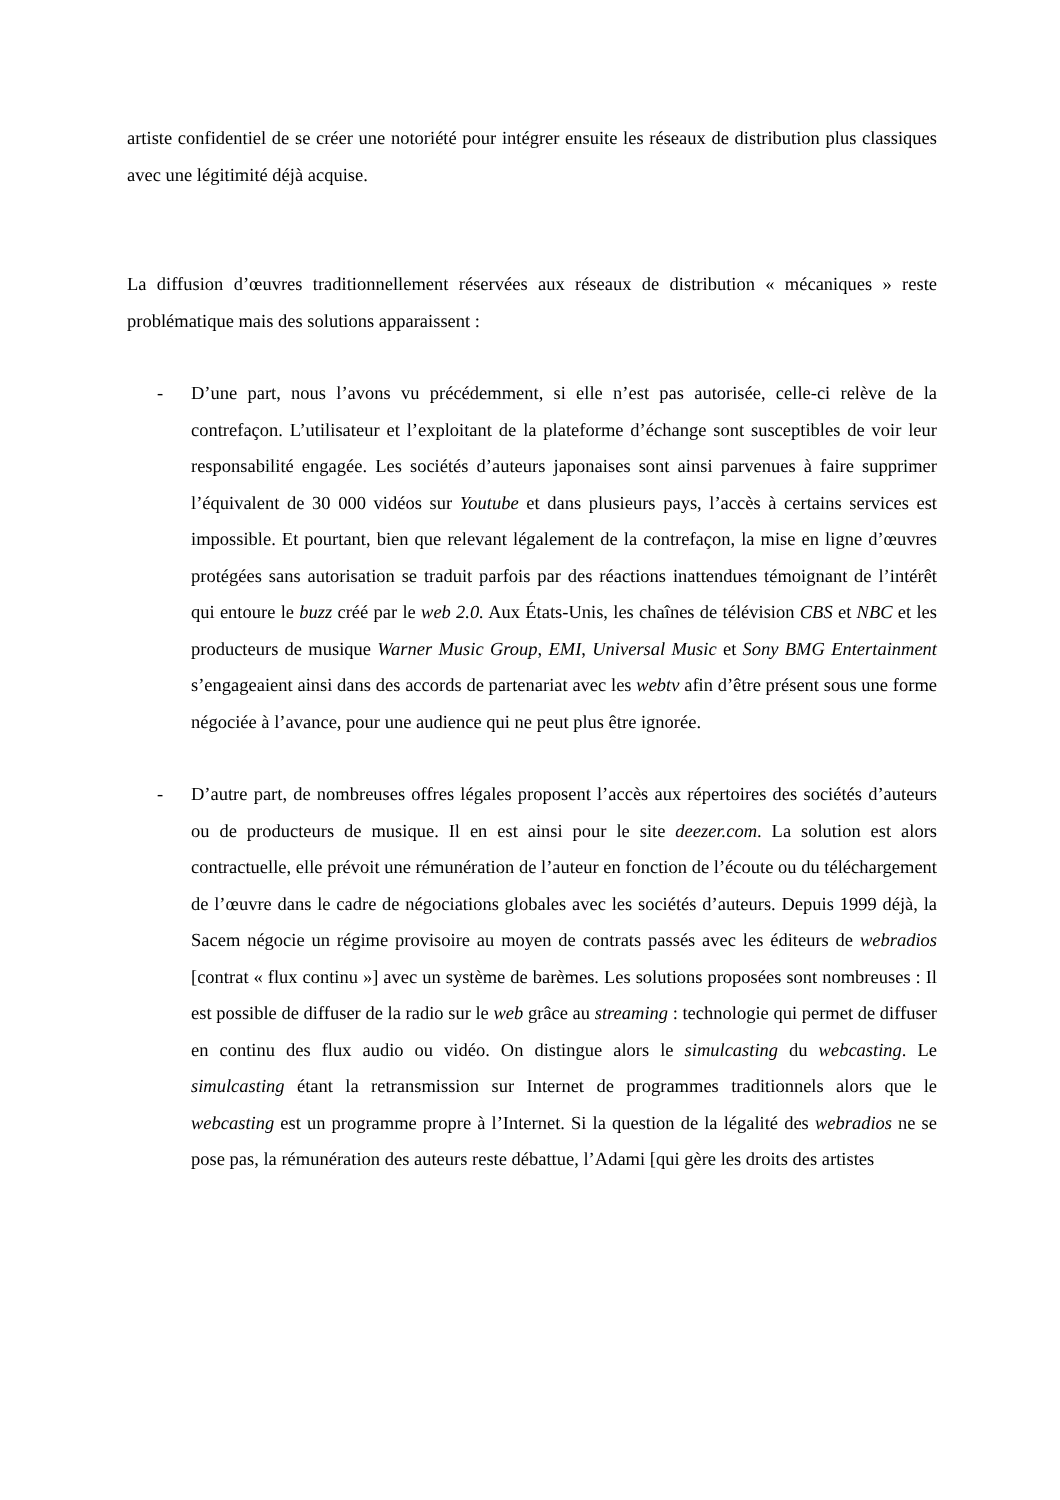artiste confidentiel de se créer une notoriété pour intégrer ensuite les réseaux de distribution plus classiques avec une légitimité déjà acquise.
La diffusion d’œuvres traditionnellement réservées aux réseaux de distribution « mécaniques » reste problématique mais des solutions apparaissent :
- D’une part, nous l’avons vu précédemment, si elle n’est pas autorisée, celle-ci relève de la contrefaçon. L’utilisateur et l’exploitant de la plateforme d’échange sont susceptibles de voir leur responsabilité engagée. Les sociétés d’auteurs japonaises sont ainsi parvenues à faire supprimer l’équivalent de 30 000 vidéos sur Youtube et dans plusieurs pays, l’accès à certains services est impossible. Et pourtant, bien que relevant légalement de la contrefaçon, la mise en ligne d’œuvres protégées sans autorisation se traduit parfois par des réactions inattendues témoignant de l’intérêt qui entoure le buzz créé par le web 2.0. Aux États-Unis, les chaînes de télévision CBS et NBC et les producteurs de musique Warner Music Group, EMI, Universal Music et Sony BMG Entertainment s’engageaient ainsi dans des accords de partenariat avec les webtv afin d’être présent sous une forme négociée à l’avance, pour une audience qui ne peut plus être ignorée.
- D’autre part, de nombreuses offres légales proposent l’accès aux répertoires des sociétés d’auteurs ou de producteurs de musique. Il en est ainsi pour le site deezer.com. La solution est alors contractuelle, elle prévoit une rémunération de l’auteur en fonction de l’écoute ou du téléchargement de l’œuvre dans le cadre de négociations globales avec les sociétés d’auteurs. Depuis 1999 déjà, la Sacem négocie un régime provisoire au moyen de contrats passés avec les éditeurs de webradios [contrat « flux continu »] avec un système de barèmes. Les solutions proposées sont nombreuses : Il est possible de diffuser de la radio sur le web grâce au streaming : technologie qui permet de diffuser en continu des flux audio ou vidéo. On distingue alors le simulcasting du webcasting. Le simulcasting étant la retransmission sur Internet de programmes traditionnels alors que le webcasting est un programme propre à l’Internet. Si la question de la légalité des webradios ne se pose pas, la rémunération des auteurs reste débattue, l’Adami [qui gère les droits des artistes